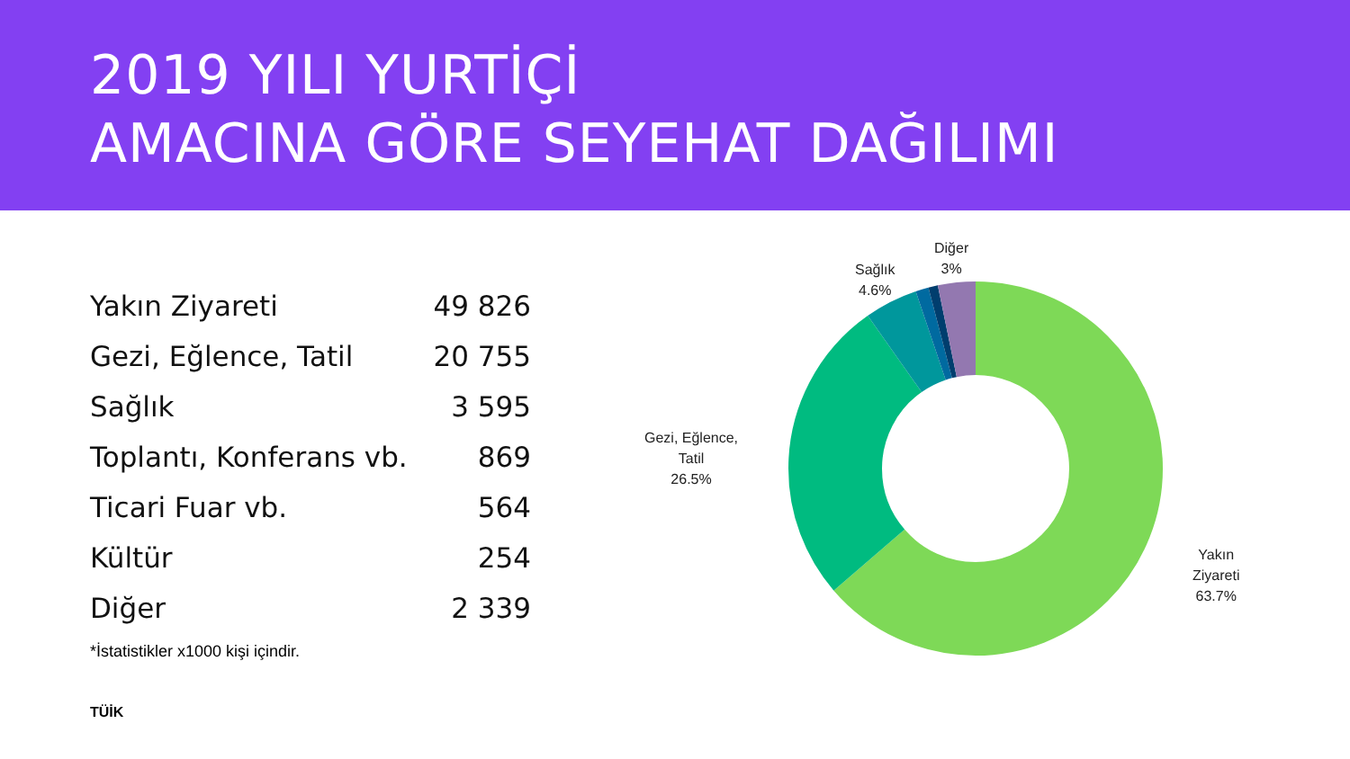2019 YILI YURTİÇİ
AMACINA GÖRE SEYEHAT DAĞILIMI
| Yakın Ziyareti | 49 826 |
| Gezi, Eğlence, Tatil | 20 755 |
| Sağlık | 3 595 |
| Toplantı, Konferans vb. | 869 |
| Ticari Fuar vb. | 564 |
| Kültür | 254 |
| Diğer | 2 339 |
*İstatistikler x1000 kişi içindir.
TÜİK
Diğer
3%
Sağlık
4.6%
Gezi, Eğlence,
Tatil
26.5%
Yakın
Ziyareti
63.7%